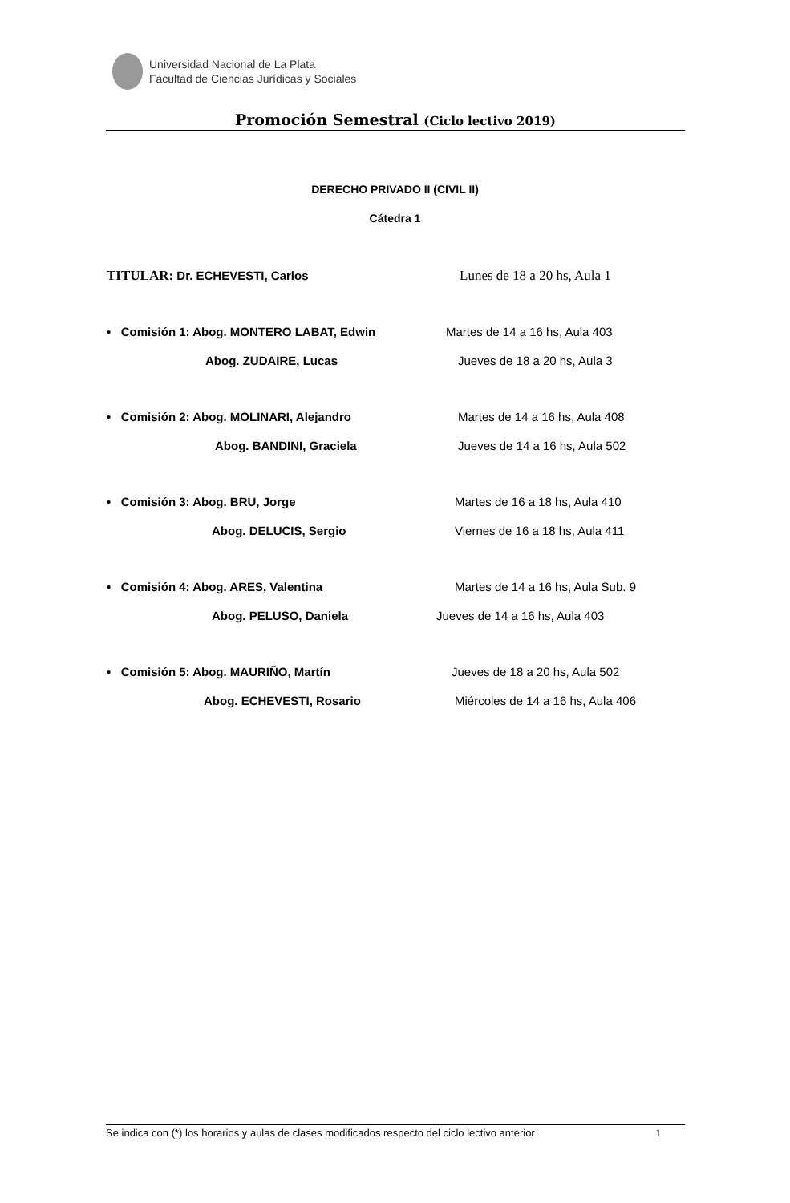Universidad Nacional de La Plata
Facultad de Ciencias Jurídicas y Sociales
Promoción Semestral (Ciclo lectivo 2019)
DERECHO PRIVADO II (CIVIL II)
Cátedra 1
TITULAR: Dr. ECHEVESTI, Carlos Lunes de 18 a 20 hs, Aula 1
• Comisión 1: Abog. MONTERO LABAT, Edwin Martes de 14 a 16 hs, Aula 403
Abog. ZUDAIRE, Lucas Jueves de 18 a 20 hs, Aula 3
• Comisión 2: Abog. MOLINARI, Alejandro Martes de 14 a 16 hs, Aula 408
Abog. BANDINI, Graciela Jueves de 14 a 16 hs, Aula 502
• Comisión 3: Abog. BRU, Jorge Martes de 16 a 18 hs, Aula 410
Abog. DELUCIS, Sergio Viernes de 16 a 18 hs, Aula 411
• Comisión 4: Abog. ARES, Valentina Martes de 14 a 16 hs, Aula Sub. 9
Abog. PELUSO, Daniela Jueves de 14 a 16 hs, Aula 403
• Comisión 5: Abog. MAURIÑO, Martín Jueves de 18 a 20 hs, Aula 502
Abog. ECHEVESTI, Rosario Miércoles de 14 a 16 hs, Aula 406
Se indica con (*) los horarios y aulas de clases modificados respecto del ciclo lectivo anterior 1